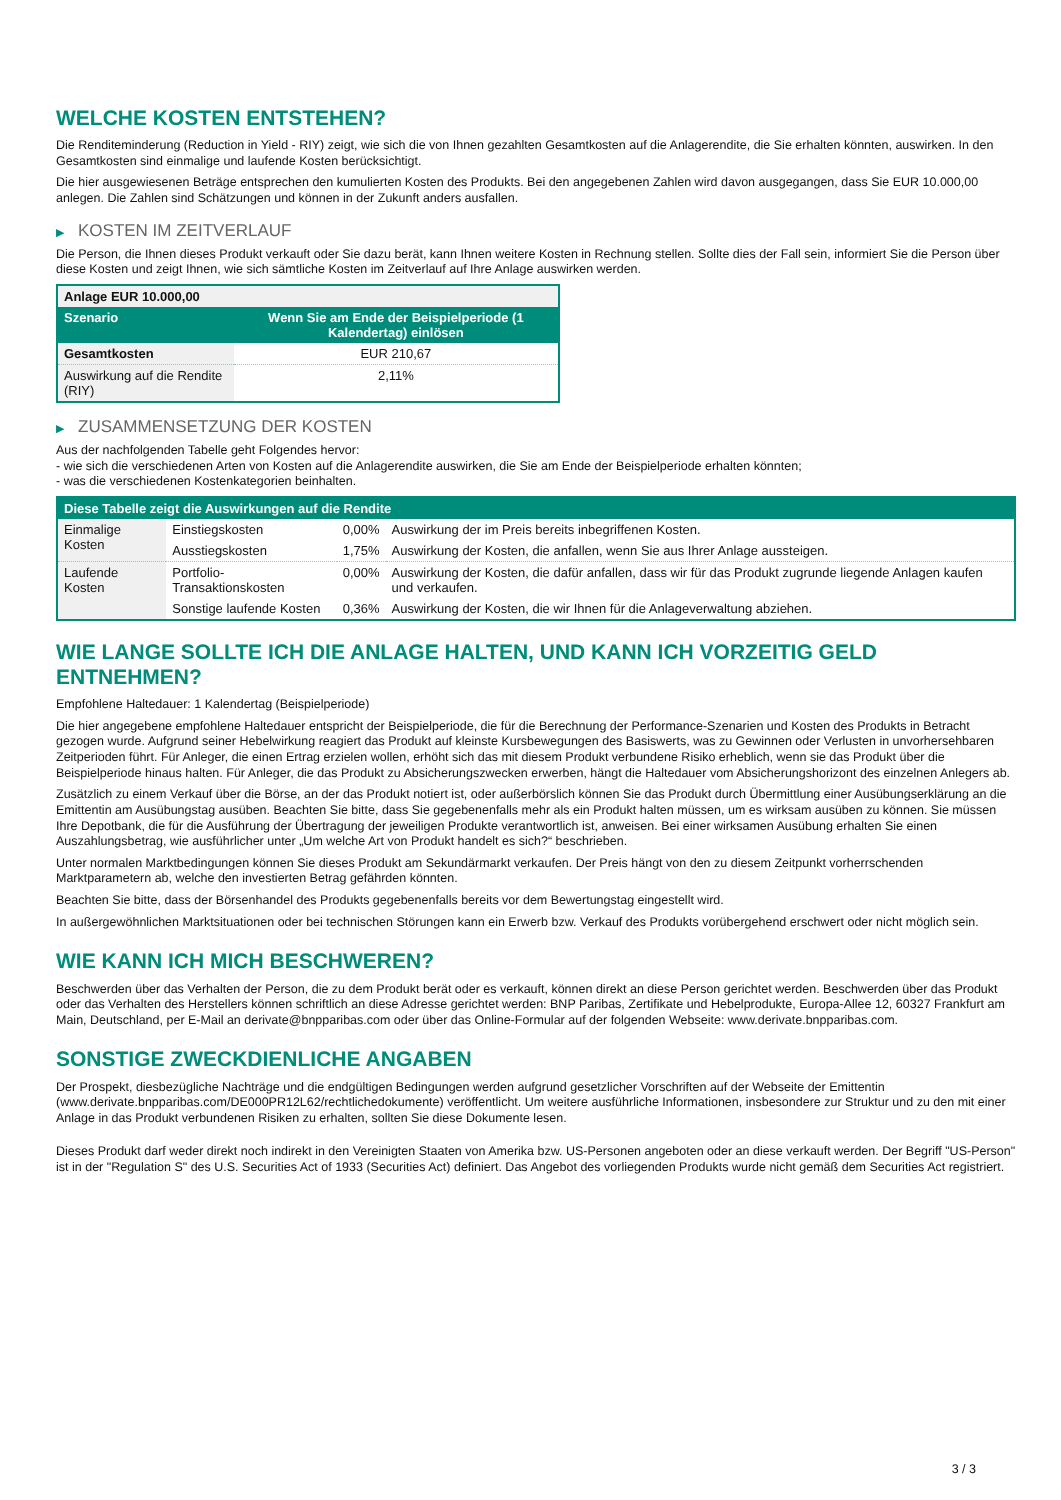WELCHE KOSTEN ENTSTEHEN?
Die Renditeminderung (Reduction in Yield - RIY) zeigt, wie sich die von Ihnen gezahlten Gesamtkosten auf die Anlagerendite, die Sie erhalten könnten, auswirken. In den Gesamtkosten sind einmalige und laufende Kosten berücksichtigt.
Die hier ausgewiesenen Beträge entsprechen den kumulierten Kosten des Produkts. Bei den angegebenen Zahlen wird davon ausgegangen, dass Sie EUR 10.000,00 anlegen. Die Zahlen sind Schätzungen und können in der Zukunft anders ausfallen.
▶ KOSTEN IM ZEITVERLAUF
Die Person, die Ihnen dieses Produkt verkauft oder Sie dazu berät, kann Ihnen weitere Kosten in Rechnung stellen. Sollte dies der Fall sein, informiert Sie die Person über diese Kosten und zeigt Ihnen, wie sich sämtliche Kosten im Zeitverlauf auf Ihre Anlage auswirken werden.
| Anlage EUR 10.000,00 | |
| --- | --- |
| Szenario | Wenn Sie am Ende der Beispielperiode (1 Kalendertag) einlösen |
| Gesamtkosten | EUR 210,67 |
| Auswirkung auf die Rendite (RIY) | 2,11% |
▶ ZUSAMMENSETZUNG DER KOSTEN
Aus der nachfolgenden Tabelle geht Folgendes hervor:
- wie sich die verschiedenen Arten von Kosten auf die Anlagerendite auswirken, die Sie am Ende der Beispielperiode erhalten könnten;
- was die verschiedenen Kostenkategorien beinhalten.
| Diese Tabelle zeigt die Auswirkungen auf die Rendite | | | |
| --- | --- | --- | --- |
| Einmalige Kosten | Einstiegskosten | 0,00% | Auswirkung der im Preis bereits inbegriffenen Kosten. |
| | Ausstiegskosten | 1,75% | Auswirkung der Kosten, die anfallen, wenn Sie aus Ihrer Anlage aussteigen. |
| Laufende Kosten | Portfolio-Transaktionskosten | 0,00% | Auswirkung der Kosten, die dafür anfallen, dass wir für das Produkt zugrunde liegende Anlagen kaufen und verkaufen. |
| | Sonstige laufende Kosten | 0,36% | Auswirkung der Kosten, die wir Ihnen für die Anlageverwaltung abziehen. |
WIE LANGE SOLLTE ICH DIE ANLAGE HALTEN, UND KANN ICH VORZEITIG GELD ENTNEHMEN?
Empfohlene Haltedauer: 1 Kalendertag (Beispielperiode)
Die hier angegebene empfohlene Haltedauer entspricht der Beispielperiode, die für die Berechnung der Performance-Szenarien und Kosten des Produkts in Betracht gezogen wurde. Aufgrund seiner Hebelwirkung reagiert das Produkt auf kleinste Kursbewegungen des Basiswerts, was zu Gewinnen oder Verlusten in unvorhersehbaren Zeitperioden führt. Für Anleger, die einen Ertrag erzielen wollen, erhöht sich das mit diesem Produkt verbundene Risiko erheblich, wenn sie das Produkt über die Beispielperiode hinaus halten. Für Anleger, die das Produkt zu Absicherungszwecken erwerben, hängt die Haltedauer vom Absicherungshorizont des einzelnen Anlegers ab.
Zusätzlich zu einem Verkauf über die Börse, an der das Produkt notiert ist, oder außerbörslich können Sie das Produkt durch Übermittlung einer Ausübungserklärung an die Emittentin am Ausübungstag ausüben. Beachten Sie bitte, dass Sie gegebenenfalls mehr als ein Produkt halten müssen, um es wirksam ausüben zu können. Sie müssen Ihre Depotbank, die für die Ausführung der Übertragung der jeweiligen Produkte verantwortlich ist, anweisen. Bei einer wirksamen Ausübung erhalten Sie einen Auszahlungsbetrag, wie ausführlicher unter „Um welche Art von Produkt handelt es sich?“ beschrieben.
Unter normalen Marktbedingungen können Sie dieses Produkt am Sekundärmarkt verkaufen. Der Preis hängt von den zu diesem Zeitpunkt vorherrschenden Marktparametern ab, welche den investierten Betrag gefährden könnten.
Beachten Sie bitte, dass der Börsenhandel des Produkts gegebenenfalls bereits vor dem Bewertungstag eingestellt wird.
In außergewöhnlichen Marktsituationen oder bei technischen Störungen kann ein Erwerb bzw. Verkauf des Produkts vorübergehend erschwert oder nicht möglich sein.
WIE KANN ICH MICH BESCHWEREN?
Beschwerden über das Verhalten der Person, die zu dem Produkt berät oder es verkauft, können direkt an diese Person gerichtet werden. Beschwerden über das Produkt oder das Verhalten des Herstellers können schriftlich an diese Adresse gerichtet werden: BNP Paribas, Zertifikate und Hebelprodukte, Europa-Allee 12, 60327 Frankfurt am Main, Deutschland, per E-Mail an derivate@bnpparibas.com oder über das Online-Formular auf der folgenden Webseite: www.derivate.bnpparibas.com.
SONSTIGE ZWECKDIENLICHE ANGABEN
Der Prospekt, diesbezügliche Nachträge und die endgültigen Bedingungen werden aufgrund gesetzlicher Vorschriften auf der Webseite der Emittentin (www.derivate.bnpparibas.com/DE000PR12L62/rechtlichedokumente) veröffentlicht. Um weitere ausführliche Informationen, insbesondere zur Struktur und zu den mit einer Anlage in das Produkt verbundenen Risiken zu erhalten, sollten Sie diese Dokumente lesen.
Dieses Produkt darf weder direkt noch indirekt in den Vereinigten Staaten von Amerika bzw. US-Personen angeboten oder an diese verkauft werden. Der Begriff "US-Person" ist in der "Regulation S" des U.S. Securities Act of 1933 (Securities Act) definiert. Das Angebot des vorliegenden Produkts wurde nicht gemäß dem Securities Act registriert.
3 / 3